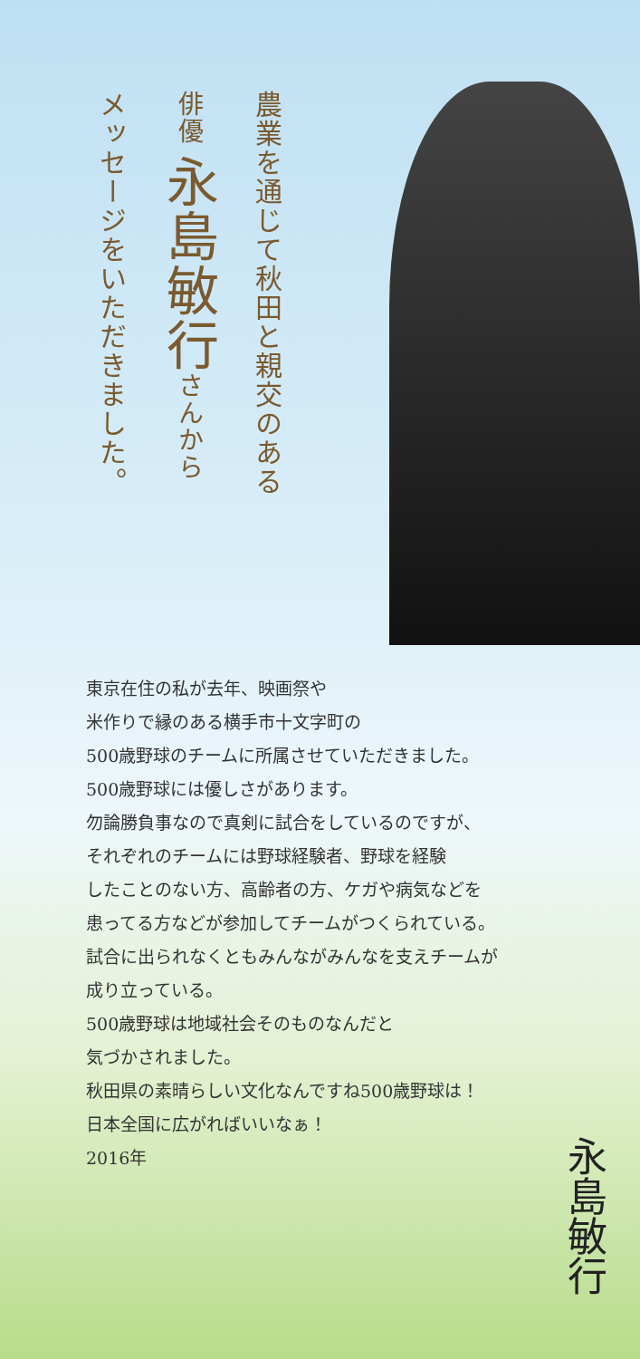農業を通じて秋田と親交のある
俳優 永島敏行さんから
メッセージをいただきました。
東京在住の私が去年、映画祭や
米作りで縁のある横手市十文字町の
500歳野球のチームに所属させていただきました。
500歳野球には優しさがあります。
勿論勝負事なので真剣に試合をしているのですが、
それぞれのチームには野球経験者、野球を経験
したことのない方、高齢者の方、ケガや病気などを
患ってる方などが参加してチームがつくられている。
試合に出られなくともみんながみんなを支えチームが
成り立っている。
500歳野球は地域社会そのものなんだと
気づかされました。
秋田県の素晴らしい文化なんですね500歳野球は！
日本全国に広がればいいなぁ！
2016年
永島敏行